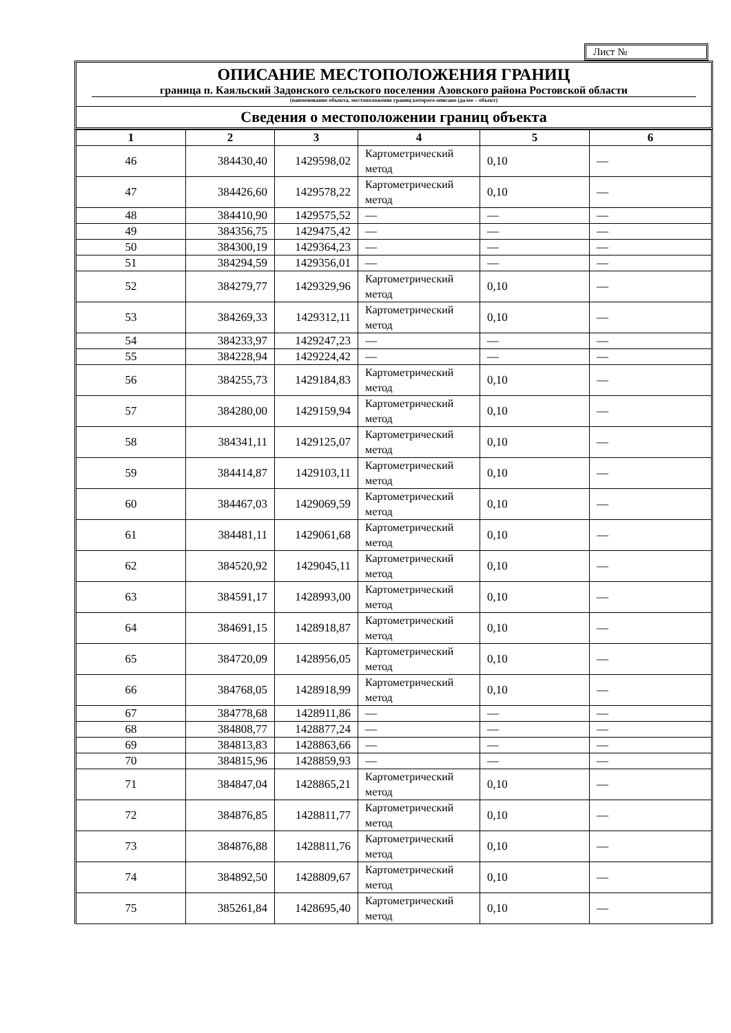Лист №
ОПИСАНИЕ МЕСТОПОЛОЖЕНИЯ ГРАНИЦ
граница п. Каяльский Задонского сельского поселения Азовского района Ростовской области
(наименование объекта, местоположение границ которого описано (далее – объект)
Сведения о местоположении границ объекта
| 1 | 2 | 3 | 4 | 5 | 6 |
| --- | --- | --- | --- | --- | --- |
| 46 | 384430,40 | 1429598,02 | Картометрический метод | 0,10 | — |
| 47 | 384426,60 | 1429578,22 | Картометрический метод | 0,10 | — |
| 48 | 384410,90 | 1429575,52 | — | — | — |
| 49 | 384356,75 | 1429475,42 | — | — | — |
| 50 | 384300,19 | 1429364,23 | — | — | — |
| 51 | 384294,59 | 1429356,01 | — | — | — |
| 52 | 384279,77 | 1429329,96 | Картометрический метод | 0,10 | — |
| 53 | 384269,33 | 1429312,11 | Картометрический метод | 0,10 | — |
| 54 | 384233,97 | 1429247,23 | — | — | — |
| 55 | 384228,94 | 1429224,42 | — | — | — |
| 56 | 384255,73 | 1429184,83 | Картометрический метод | 0,10 | — |
| 57 | 384280,00 | 1429159,94 | Картометрический метод | 0,10 | — |
| 58 | 384341,11 | 1429125,07 | Картометрический метод | 0,10 | — |
| 59 | 384414,87 | 1429103,11 | Картометрический метод | 0,10 | — |
| 60 | 384467,03 | 1429069,59 | Картометрический метод | 0,10 | — |
| 61 | 384481,11 | 1429061,68 | Картометрический метод | 0,10 | — |
| 62 | 384520,92 | 1429045,11 | Картометрический метод | 0,10 | — |
| 63 | 384591,17 | 1428993,00 | Картометрический метод | 0,10 | — |
| 64 | 384691,15 | 1428918,87 | Картометрический метод | 0,10 | — |
| 65 | 384720,09 | 1428956,05 | Картометрический метод | 0,10 | — |
| 66 | 384768,05 | 1428918,99 | Картометрический метод | 0,10 | — |
| 67 | 384778,68 | 1428911,86 | — | — | — |
| 68 | 384808,77 | 1428877,24 | — | — | — |
| 69 | 384813,83 | 1428863,66 | — | — | — |
| 70 | 384815,96 | 1428859,93 | — | — | — |
| 71 | 384847,04 | 1428865,21 | Картометрический метод | 0,10 | — |
| 72 | 384876,85 | 1428811,77 | Картометрический метод | 0,10 | — |
| 73 | 384876,88 | 1428811,76 | Картометрический метод | 0,10 | — |
| 74 | 384892,50 | 1428809,67 | Картометрический метод | 0,10 | — |
| 75 | 385261,84 | 1428695,40 | Картометрический метод | 0,10 | — |